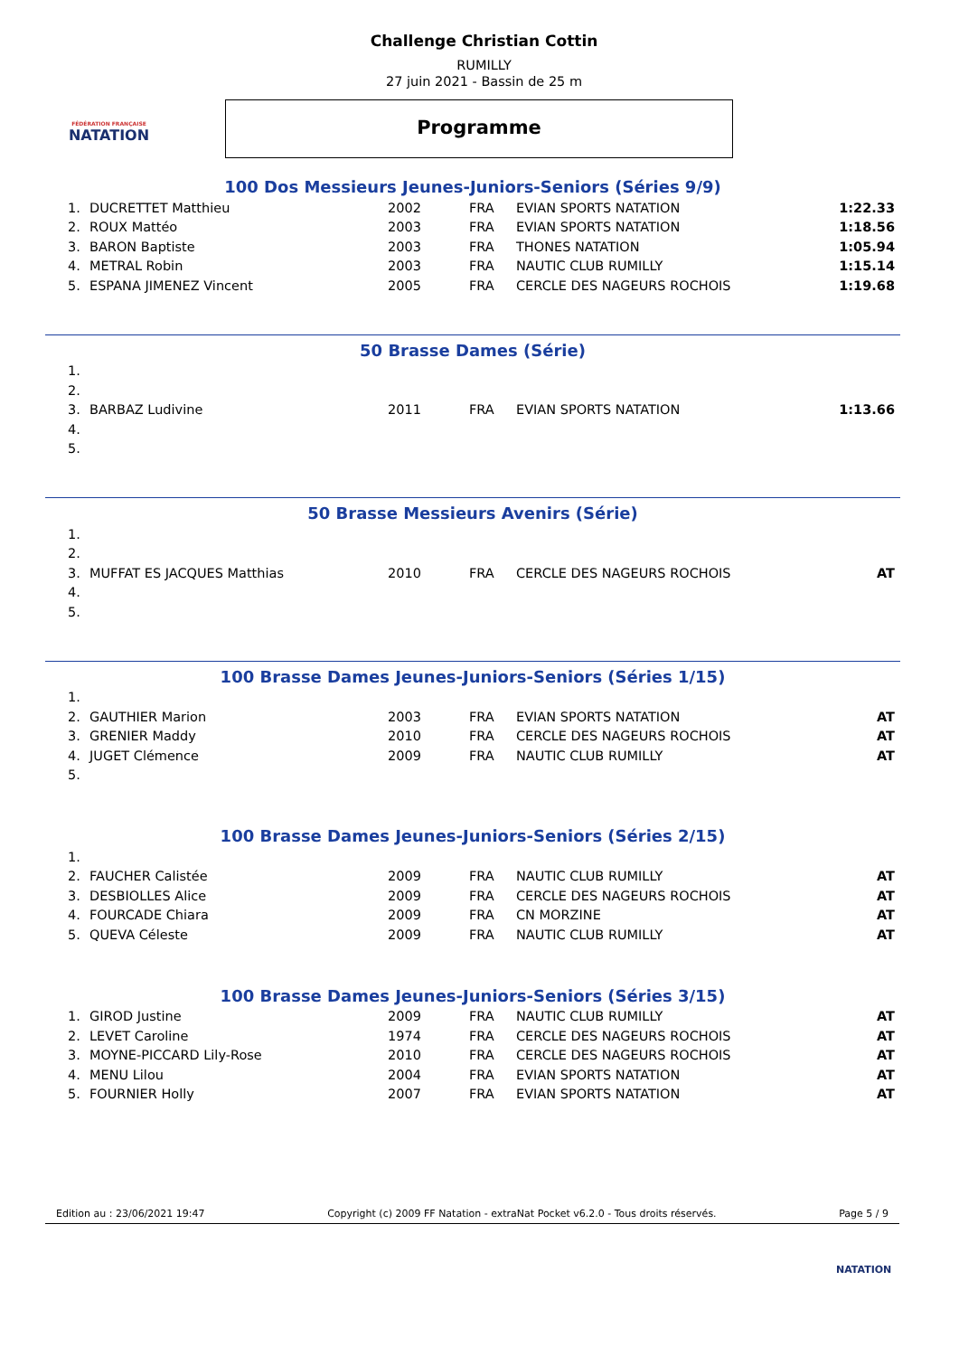FÉDÉRATION FRANÇAISE
NATATION
Challenge Christian Cottin
RUMILLY
27 juin 2021 - Bassin de 25 m
Programme
100 Dos Messieurs Jeunes-Juniors-Seniors (Séries 9/9)
| 1. | DUCRETTET Matthieu | 2002 | FRA | EVIAN SPORTS NATATION | 1:22.33 |
| 2. | ROUX Mattéo | 2003 | FRA | EVIAN SPORTS NATATION | 1:18.56 |
| 3. | BARON Baptiste | 2003 | FRA | THONES NATATION | 1:05.94 |
| 4. | METRAL Robin | 2003 | FRA | NAUTIC CLUB RUMILLY | 1:15.14 |
| 5. | ESPANA JIMENEZ Vincent | 2005 | FRA | CERCLE DES NAGEURS ROCHOIS | 1:19.68 |
50 Brasse Dames (Série)
| 1. | | | | | |
| 2. | | | | | |
| 3. | BARBAZ Ludivine | 2011 | FRA | EVIAN SPORTS NATATION | 1:13.66 |
| 4. | | | | | |
| 5. | | | | | |
50 Brasse Messieurs Avenirs (Série)
| 1. | | | | | |
| 2. | | | | | |
| 3. | MUFFAT ES JACQUES Matthias | 2010 | FRA | CERCLE DES NAGEURS ROCHOIS | AT |
| 4. | | | | | |
| 5. | | | | | |
100 Brasse Dames Jeunes-Juniors-Seniors (Séries 1/15)
| 1. | | | | | |
| 2. | GAUTHIER Marion | 2003 | FRA | EVIAN SPORTS NATATION | AT |
| 3. | GRENIER Maddy | 2010 | FRA | CERCLE DES NAGEURS ROCHOIS | AT |
| 4. | JUGET Clémence | 2009 | FRA | NAUTIC CLUB RUMILLY | AT |
| 5. | | | | | |
100 Brasse Dames Jeunes-Juniors-Seniors (Séries 2/15)
| 1. | | | | | |
| 2. | FAUCHER Calistée | 2009 | FRA | NAUTIC CLUB RUMILLY | AT |
| 3. | DESBIOLLES Alice | 2009 | FRA | CERCLE DES NAGEURS ROCHOIS | AT |
| 4. | FOURCADE Chiara | 2009 | FRA | CN MORZINE | AT |
| 5. | QUEVA Céleste | 2009 | FRA | NAUTIC CLUB RUMILLY | AT |
100 Brasse Dames Jeunes-Juniors-Seniors (Séries 3/15)
| 1. | GIROD Justine | 2009 | FRA | NAUTIC CLUB RUMILLY | AT |
| 2. | LEVET Caroline | 1974 | FRA | CERCLE DES NAGEURS ROCHOIS | AT |
| 3. | MOYNE-PICCARD Lily-Rose | 2010 | FRA | CERCLE DES NAGEURS ROCHOIS | AT |
| 4. | MENU Lilou | 2004 | FRA | EVIAN SPORTS NATATION | AT |
| 5. | FOURNIER Holly | 2007 | FRA | EVIAN SPORTS NATATION | AT |
Edition au : 23/06/2021 19:47 Copyright (c) 2009 FF Natation - extraNat Pocket v6.2.0 - Tous droits réservés. Page 5 / 9
NATATION